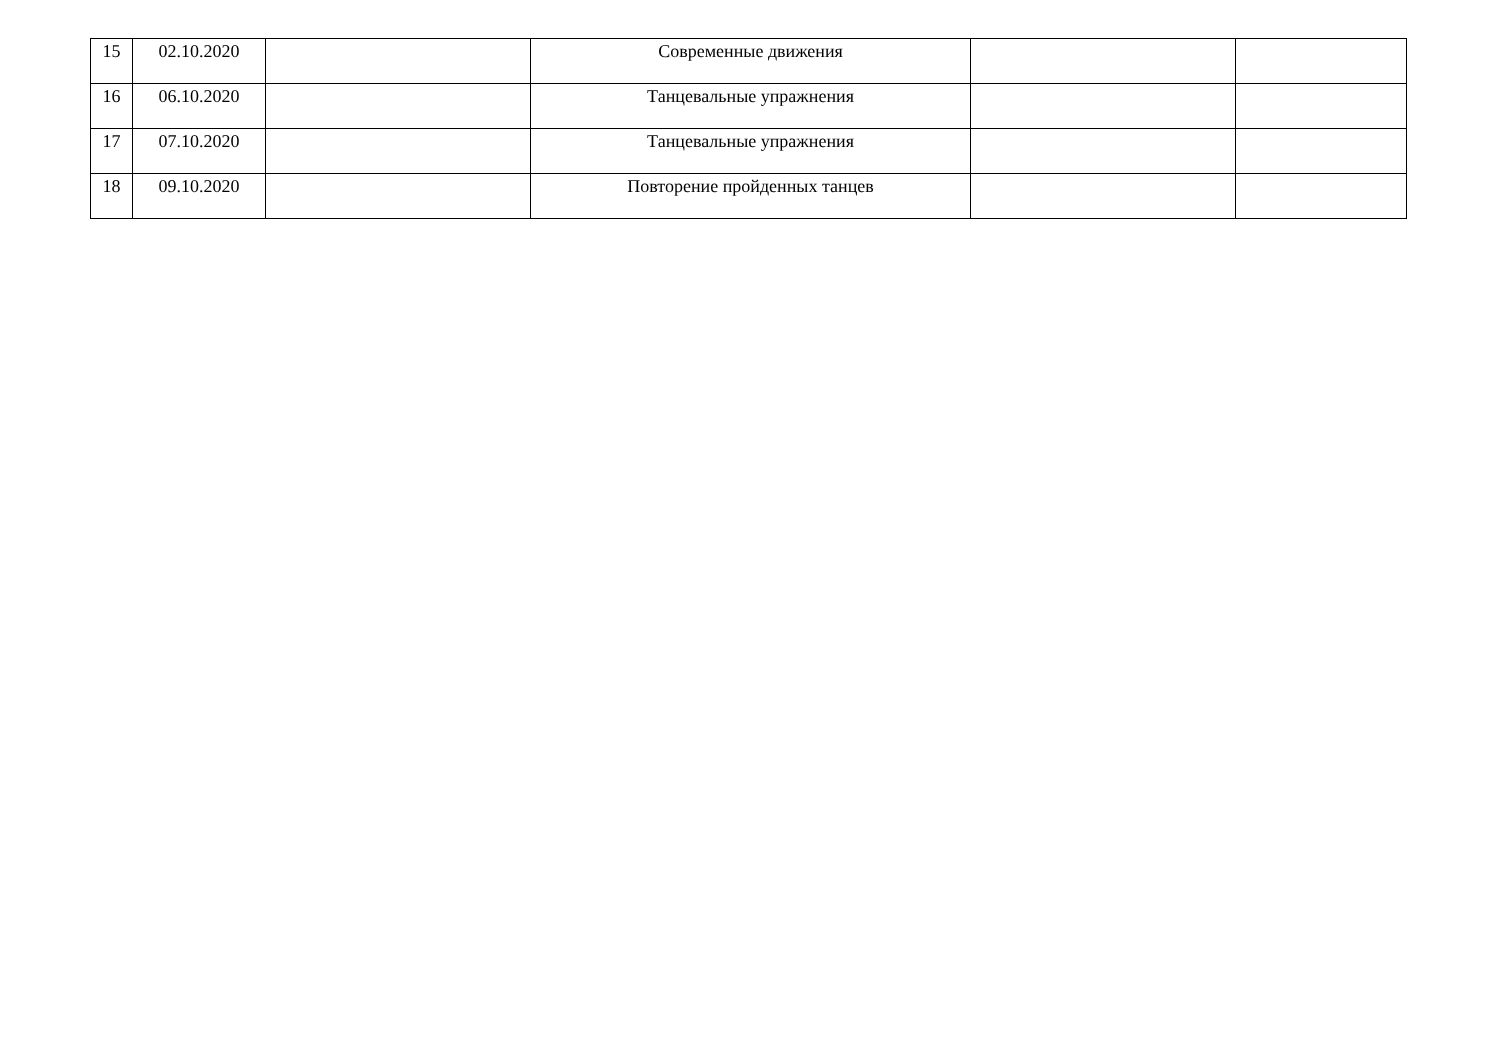| 15 | 02.10.2020 | | Современные движения | | |
| 16 | 06.10.2020 | | Танцевальные упражнения | | |
| 17 | 07.10.2020 | | Танцевальные упражнения | | |
| 18 | 09.10.2020 | | Повторение пройденных танцев | | |